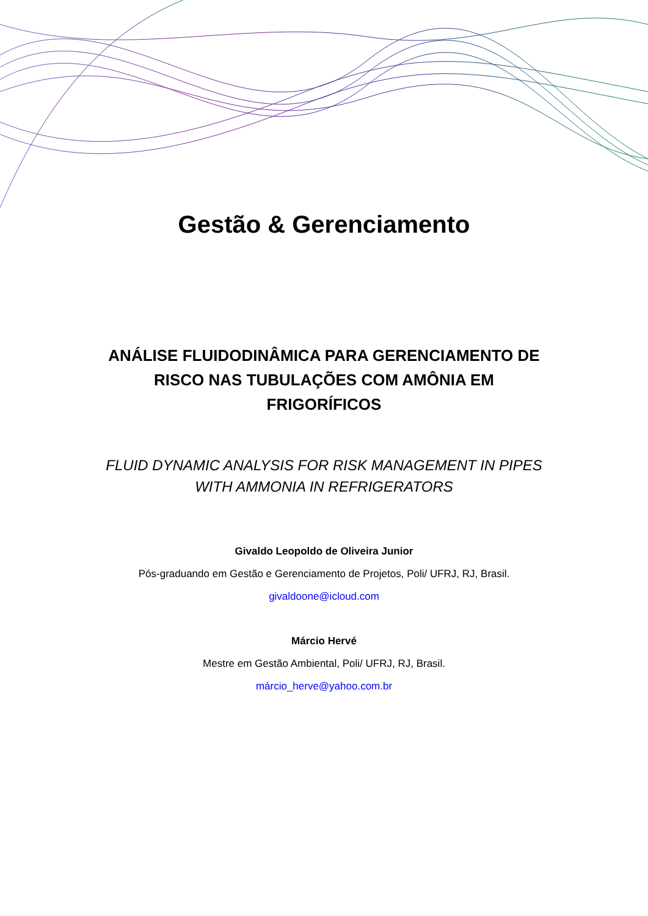Gestão & Gerenciamento
ANÁLISE FLUIDODINÂMICA PARA GERENCIAMENTO DE RISCO NAS TUBULAÇÕES COM AMÔNIA EM FRIGORÍFICOS
FLUID DYNAMIC ANALYSIS FOR RISK MANAGEMENT IN PIPES WITH AMMONIA IN REFRIGERATORS
Givaldo Leopoldo de Oliveira Junior
Pós-graduando em Gestão e Gerenciamento de Projetos, Poli/ UFRJ, RJ, Brasil.
givaldoone@icloud.com
Márcio Hervé
Mestre em Gestão Ambiental, Poli/ UFRJ, RJ, Brasil.
márcio_herve@yahoo.com.br